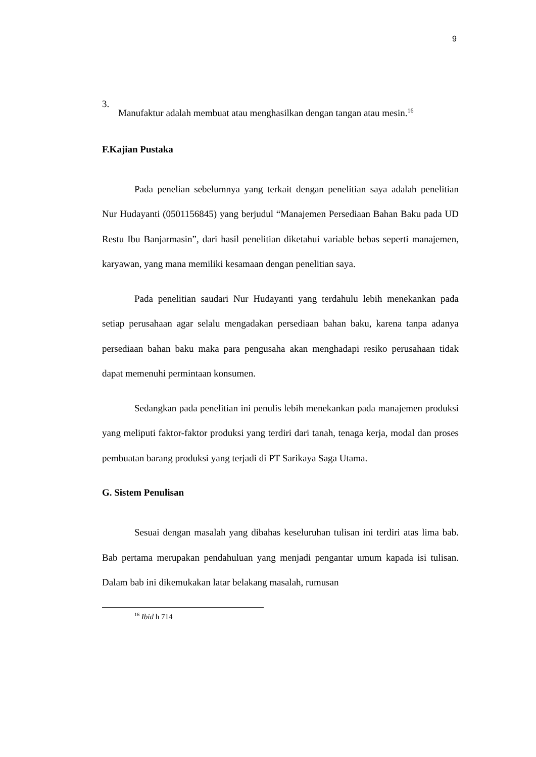9
3.
Manufaktur adalah membuat atau menghasilkan dengan tangan atau mesin.<sup>16</sup>
F.Kajian Pustaka
Pada penelian sebelumnya yang terkait dengan penelitian saya adalah penelitian Nur Hudayanti (0501156845) yang berjudul “Manajemen Persediaan Bahan Baku pada UD Restu Ibu Banjarmasin”, dari hasil penelitian diketahui variable bebas seperti manajemen, karyawan, yang mana memiliki kesamaan dengan penelitian saya.
Pada penelitian saudari Nur Hudayanti yang terdahulu lebih menekankan pada setiap perusahaan agar selalu mengadakan persediaan bahan baku, karena tanpa adanya persediaan bahan baku maka para pengusaha akan menghadapi resiko perusahaan tidak dapat memenuhi permintaan konsumen.
Sedangkan pada penelitian ini penulis lebih menekankan pada manajemen produksi yang meliputi faktor-faktor produksi yang terdiri dari tanah, tenaga kerja, modal dan proses pembuatan barang produksi yang terjadi di PT Sarikaya Saga Utama.
G. Sistem Penulisan
Sesuai dengan masalah yang dibahas keseluruhan tulisan ini terdiri atas lima bab. Bab pertama merupakan pendahuluan yang menjadi pengantar umum kapada isi tulisan. Dalam bab ini dikemukakan latar belakang masalah, rumusan
<sup>16</sup> Ibid h 714